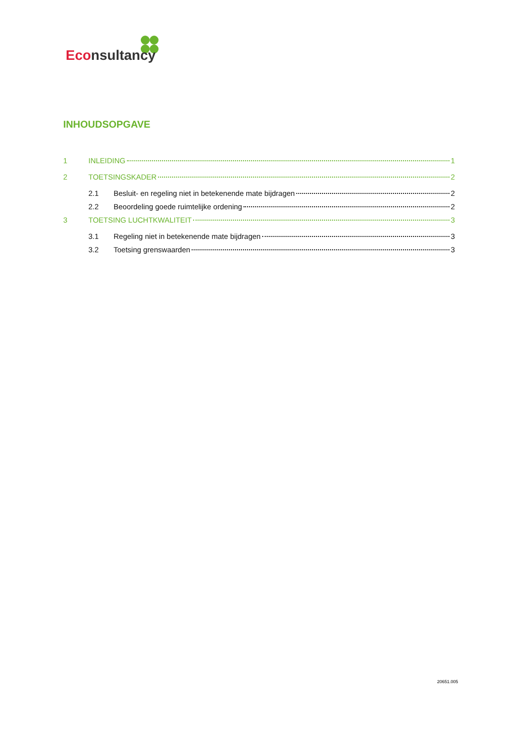Econsultancy
INHOUDSOPGAVE
1 INLEIDING 1
2 TOETSINGSKADER 2
2.1 Besluit- en regeling niet in betekenende mate bijdragen 2
2.2 Beoordeling goede ruimtelijke ordening 2
3 TOETSING LUCHTKWALITEIT 3
3.1 Regeling niet in betekenende mate bijdragen 3
3.2 Toetsing grenswaarden 3
20651.005